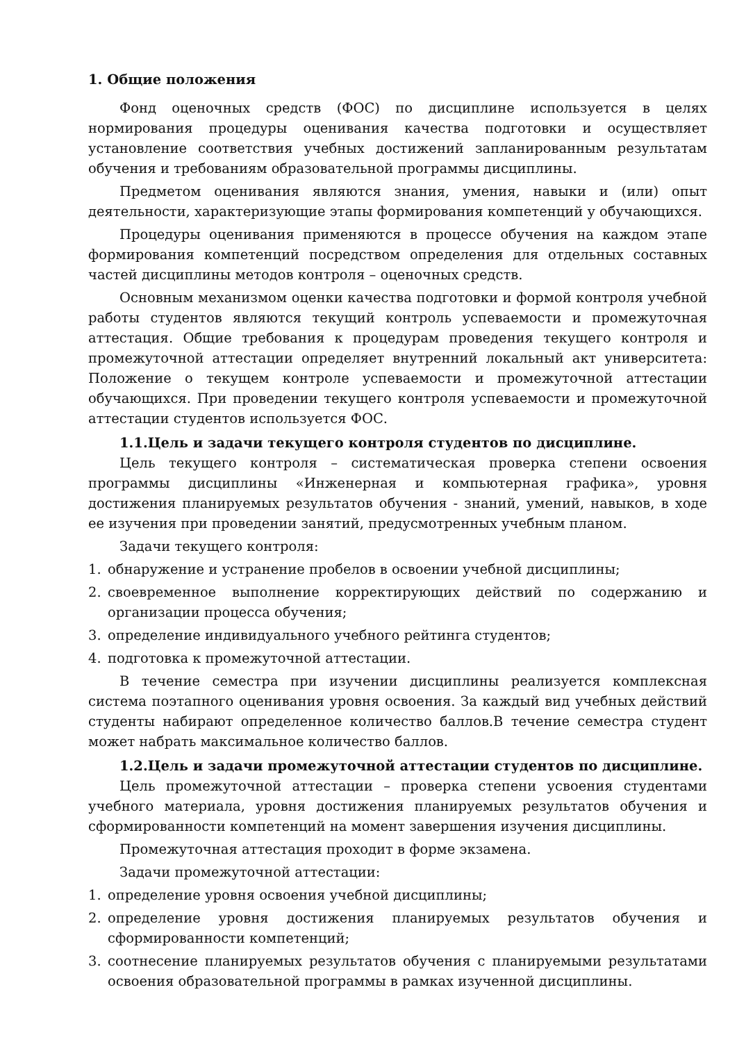1. Общие положения
Фонд оценочных средств (ФОС) по дисциплине используется в целях нормирования процедуры оценивания качества подготовки и осуществляет установление соответствия учебных достижений запланированным результатам обучения и требованиям образовательной программы дисциплины.
Предметом оценивания являются знания, умения, навыки и (или) опыт деятельности, характеризующие этапы формирования компетенций у обучающихся.
Процедуры оценивания применяются в процессе обучения на каждом этапе формирования компетенций посредством определения для отдельных составных частей дисциплины методов контроля – оценочных средств.
Основным механизмом оценки качества подготовки и формой контроля учебной работы студентов являются текущий контроль успеваемости и промежуточная аттестация. Общие требования к процедурам проведения текущего контроля и промежуточной аттестации определяет внутренний локальный акт университета: Положение о текущем контроле успеваемости и промежуточной аттестации обучающихся. При проведении текущего контроля успеваемости и промежуточной аттестации студентов используется ФОС.
1.1.Цель и задачи текущего контроля студентов по дисциплине.
Цель текущего контроля – систематическая проверка степени освоения программы дисциплины «Инженерная и компьютерная графика», уровня достижения планируемых результатов обучения - знаний, умений, навыков, в ходе ее изучения при проведении занятий, предусмотренных учебным планом.
Задачи текущего контроля:
1. обнаружение и устранение пробелов в освоении учебной дисциплины;
2. своевременное выполнение корректирующих действий по содержанию и организации процесса обучения;
3. определение индивидуального учебного рейтинга студентов;
4. подготовка к промежуточной аттестации.
В течение семестра при изучении дисциплины реализуется комплексная система поэтапного оценивания уровня освоения. За каждый вид учебных действий студенты набирают определенное количество баллов.В течение семестра студент может набрать максимальное количество баллов.
1.2.Цель и задачи промежуточной аттестации студентов по дисциплине.
Цель промежуточной аттестации – проверка степени усвоения студентами учебного материала, уровня достижения планируемых результатов обучения и сформированности компетенций на момент завершения изучения дисциплины.
Промежуточная аттестация проходит в форме экзамена.
Задачи промежуточной аттестации:
1. определение уровня освоения учебной дисциплины;
2. определение уровня достижения планируемых результатов обучения и сформированности компетенций;
3. соотнесение планируемых результатов обучения с планируемыми результатами освоения образовательной программы в рамках изученной дисциплины.